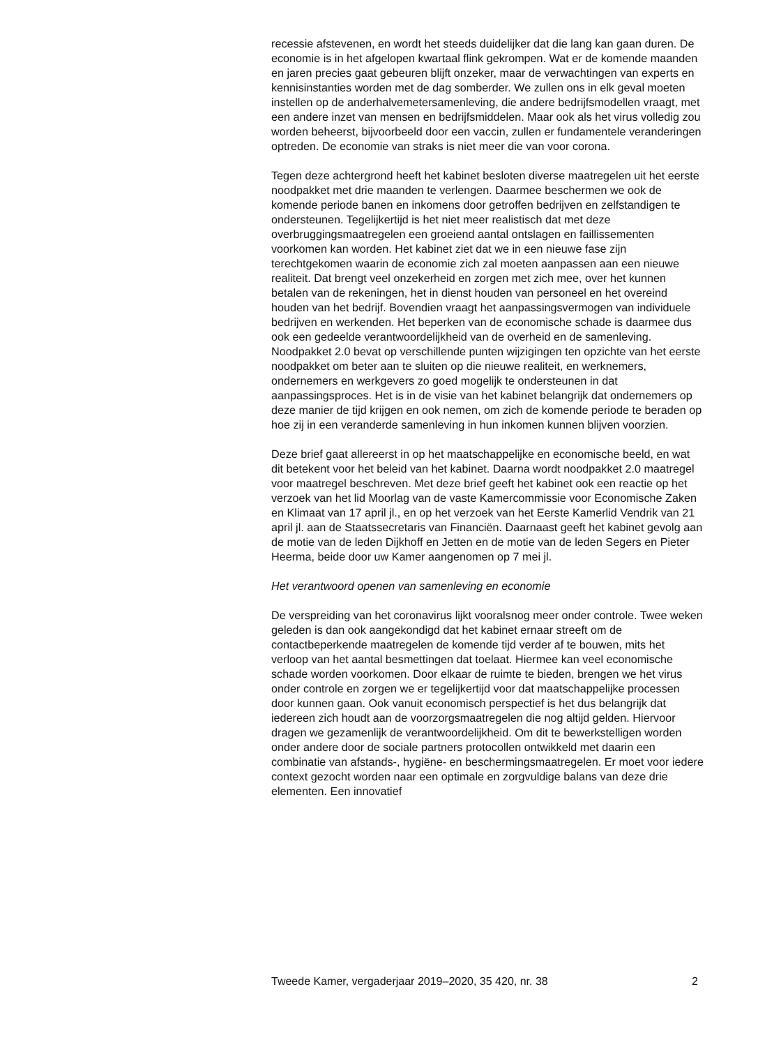recessie afstevenen, en wordt het steeds duidelijker dat die lang kan gaan duren. De economie is in het afgelopen kwartaal flink gekrompen. Wat er de komende maanden en jaren precies gaat gebeuren blijft onzeker, maar de verwachtingen van experts en kennisinstanties worden met de dag somberder. We zullen ons in elk geval moeten instellen op de anderhalvemetersamenleving, die andere bedrijfsmodellen vraagt, met een andere inzet van mensen en bedrijfsmiddelen. Maar ook als het virus volledig zou worden beheerst, bijvoorbeeld door een vaccin, zullen er fundamentele veranderingen optreden. De economie van straks is niet meer die van voor corona.
Tegen deze achtergrond heeft het kabinet besloten diverse maatregelen uit het eerste noodpakket met drie maanden te verlengen. Daarmee beschermen we ook de komende periode banen en inkomens door getroffen bedrijven en zelfstandigen te ondersteunen. Tegelijkertijd is het niet meer realistisch dat met deze overbruggingsmaatregelen een groeiend aantal ontslagen en faillissementen voorkomen kan worden. Het kabinet ziet dat we in een nieuwe fase zijn terechtgekomen waarin de economie zich zal moeten aanpassen aan een nieuwe realiteit. Dat brengt veel onzekerheid en zorgen met zich mee, over het kunnen betalen van de rekeningen, het in dienst houden van personeel en het overeind houden van het bedrijf. Bovendien vraagt het aanpassingsvermogen van individuele bedrijven en werkenden. Het beperken van de economische schade is daarmee dus ook een gedeelde verantwoordelijkheid van de overheid en de samenleving. Noodpakket 2.0 bevat op verschillende punten wijzigingen ten opzichte van het eerste noodpakket om beter aan te sluiten op die nieuwe realiteit, en werknemers, ondernemers en werkgevers zo goed mogelijk te ondersteunen in dat aanpassingsproces. Het is in de visie van het kabinet belangrijk dat ondernemers op deze manier de tijd krijgen en ook nemen, om zich de komende periode te beraden op hoe zij in een veranderde samenleving in hun inkomen kunnen blijven voorzien.
Deze brief gaat allereerst in op het maatschappelijke en economische beeld, en wat dit betekent voor het beleid van het kabinet. Daarna wordt noodpakket 2.0 maatregel voor maatregel beschreven. Met deze brief geeft het kabinet ook een reactie op het verzoek van het lid Moorlag van de vaste Kamercommissie voor Economische Zaken en Klimaat van 17 april jl., en op het verzoek van het Eerste Kamerlid Vendrik van 21 april jl. aan de Staatssecretaris van Financiën. Daarnaast geeft het kabinet gevolg aan de motie van de leden Dijkhoff en Jetten en de motie van de leden Segers en Pieter Heerma, beide door uw Kamer aangenomen op 7 mei jl.
Het verantwoord openen van samenleving en economie
De verspreiding van het coronavirus lijkt vooralsnog meer onder controle. Twee weken geleden is dan ook aangekondigd dat het kabinet ernaar streeft om de contactbeperkende maatregelen de komende tijd verder af te bouwen, mits het verloop van het aantal besmettingen dat toelaat. Hiermee kan veel economische schade worden voorkomen. Door elkaar de ruimte te bieden, brengen we het virus onder controle en zorgen we er tegelijkertijd voor dat maatschappelijke processen door kunnen gaan. Ook vanuit economisch perspectief is het dus belangrijk dat iedereen zich houdt aan de voorzorgsmaatregelen die nog altijd gelden. Hiervoor dragen we gezamenlijk de verantwoordelijkheid. Om dit te bewerkstelligen worden onder andere door de sociale partners protocollen ontwikkeld met daarin een combinatie van afstands-, hygiëne- en beschermingsmaatregelen. Er moet voor iedere context gezocht worden naar een optimale en zorgvuldige balans van deze drie elementen. Een innovatief
Tweede Kamer, vergaderjaar 2019–2020, 35 420, nr. 38 2